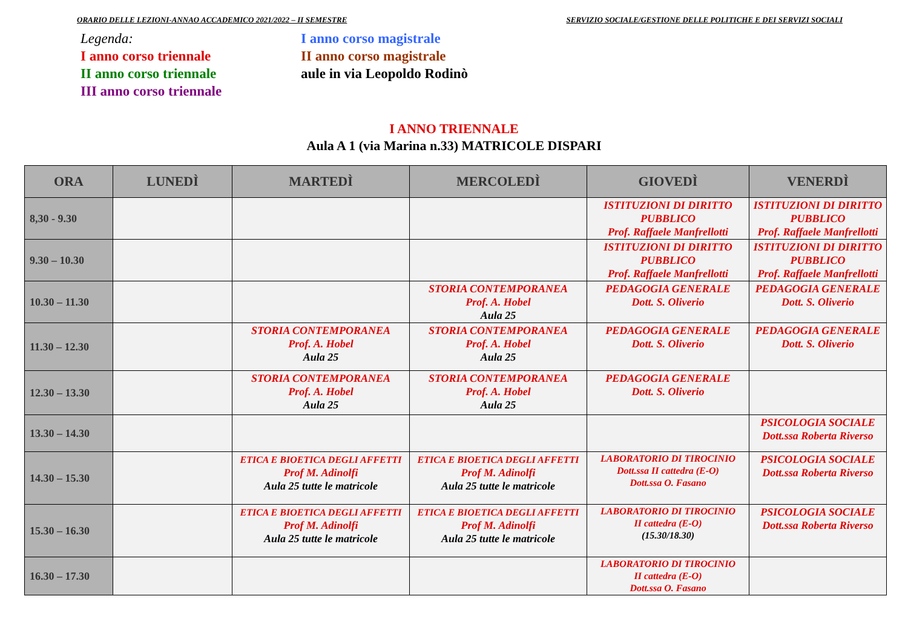ORARIO DELLE LEZIONI-ANNAO ACCADEMICO 2021/2022 – II SEMESTRE SERVIZIO SOCIALE/GESTIONE DELLE POLITICHE E DEI SERVIZI SOCIALI
Legenda:
I anno corso triennale
II anno corso triennale
III anno corso triennale
I anno corso magistrale
II anno corso magistrale
aule in via Leopoldo Rodinò
I ANNO TRIENNALE
Aula A 1 (via Marina n.33) MATRICOLE DISPARI
| ORA | LUNEDÌ | MARTEDÌ | MERCOLEDÌ | GIOVEDÌ | VENERDÌ |
| --- | --- | --- | --- | --- | --- |
| 8,30 - 9.30 | | | | ISTITUZIONI DI DIRITTO PUBBLICO Prof. Raffaele Manfrellotti | ISTITUZIONI DI DIRITTO PUBBLICO Prof. Raffaele Manfrellotti |
| 9.30 – 10.30 | | | | ISTITUZIONI DI DIRITTO PUBBLICO Prof. Raffaele Manfrellotti | ISTITUZIONI DI DIRITTO PUBBLICO Prof. Raffaele Manfrellotti |
| 10.30 – 11.30 | | | STORIA CONTEMPORANEA Prof. A. Hobel Aula 25 | PEDAGOGIA GENERALE Dott. S. Oliverio | PEDAGOGIA GENERALE Dott. S. Oliverio |
| 11.30 – 12.30 | | STORIA CONTEMPORANEA Prof. A. Hobel Aula 25 | STORIA CONTEMPORANEA Prof. A. Hobel Aula 25 | PEDAGOGIA GENERALE Dott. S. Oliverio | PEDAGOGIA GENERALE Dott. S. Oliverio |
| 12.30 – 13.30 | | STORIA CONTEMPORANEA Prof. A. Hobel Aula 25 | STORIA CONTEMPORANEA Prof. A. Hobel Aula 25 | PEDAGOGIA GENERALE Dott. S. Oliverio | |
| 13.30 – 14.30 | | | | | PSICOLOGIA SOCIALE Dott.ssa Roberta Riverso |
| 14.30 – 15.30 | | ETICA E BIOETICA DEGLI AFFETTI Prof M. Adinolfi Aula 25 tutte le matricole | ETICA E BIOETICA DEGLI AFFETTI Prof M. Adinolfi Aula 25 tutte le matricole | LABORATORIO DI TIROCINIO Dott.ssa II cattedra (E-O) Dott.ssa O. Fasano | PSICOLOGIA SOCIALE Dott.ssa Roberta Riverso |
| 15.30 – 16.30 | | ETICA E BIOETICA DEGLI AFFETTI Prof M. Adinolfi Aula 25 tutte le matricole | ETICA E BIOETICA DEGLI AFFETTI Prof M. Adinolfi Aula 25 tutte le matricole | LABORATORIO DI TIROCINIO II cattedra (E-O) (15.30/18.30) | PSICOLOGIA SOCIALE Dott.ssa Roberta Riverso |
| 16.30 – 17.30 | | | | LABORATORIO DI TIROCINIO II cattedra (E-O) Dott.ssa O. Fasano | |